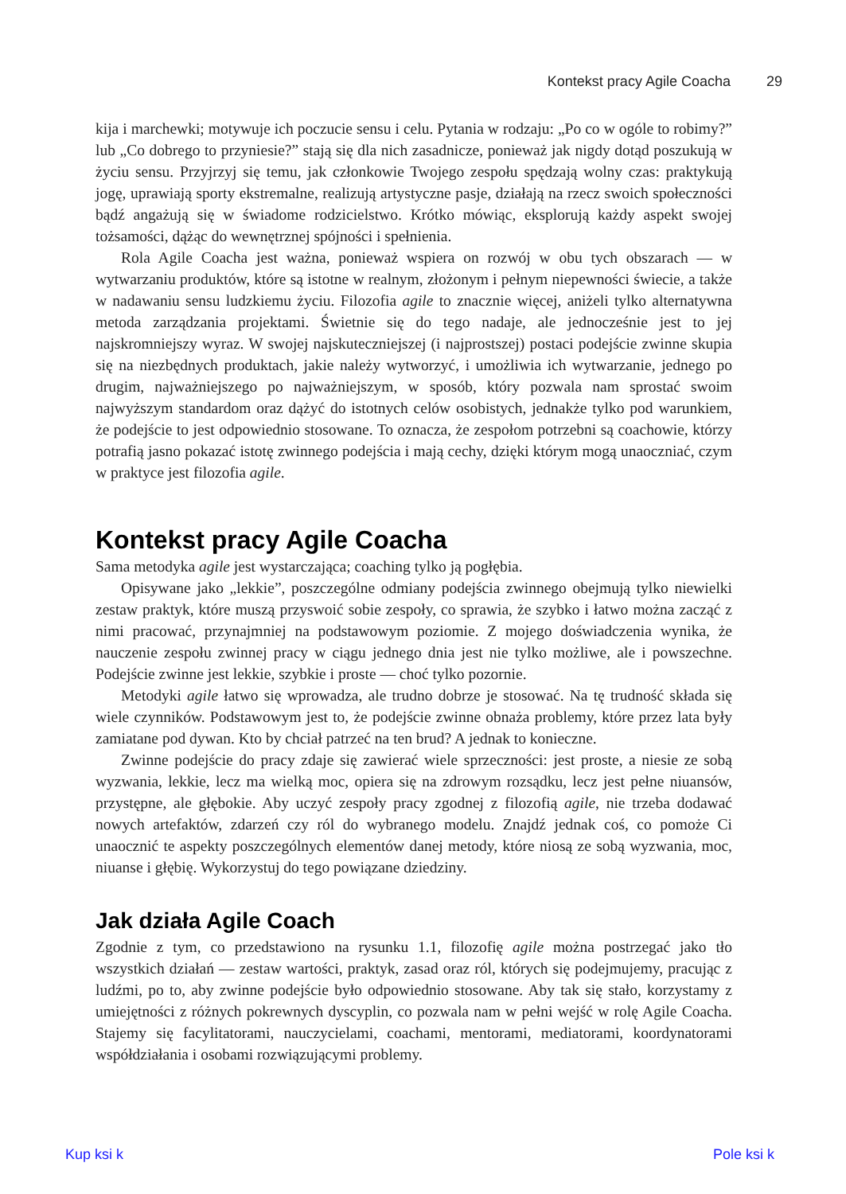Kontekst pracy Agile Coacha 29
kija i marchewki; motywuje ich poczucie sensu i celu. Pytania w rodzaju: „Po co w ogóle to robimy?” lub „Co dobrego to przyniesie?” stają się dla nich zasadnicze, ponieważ jak nigdy dotąd poszukują w życiu sensu. Przyjrzyj się temu, jak członkowie Twojego zespołu spędzają wolny czas: praktykują jogę, uprawiają sporty ekstremalne, realizują artystyczne pasje, działają na rzecz swoich społeczności bądź angażują się w świadome rodzicielstwo. Krótko mówiąc, eksplorują każdy aspekt swojej tożsamości, dążąc do wewnętrznej spójności i spełnienia.
Rola Agile Coacha jest ważna, ponieważ wspiera on rozwój w obu tych obszarach — w wytwarzaniu produktów, które są istotne w realnym, złożonym i pełnym niepewności świecie, a także w nadawaniu sensu ludzkiemu życiu. Filozofia agile to znacznie więcej, aniżeli tylko alternatywna metoda zarządzania projektami. Świetnie się do tego nadaje, ale jednocześnie jest to jej najskromniejszy wyraz. W swojej najskuteczniejszej (i najprostszej) postaci podejście zwinne skupia się na niezbędnych produktach, jakie należy wytworzyć, i umożliwia ich wytwarzanie, jednego po drugim, najważniejszego po najważniejszym, w sposób, który pozwala nam sprostać swoim najwyższym standardom oraz dążyć do istotnych celów osobistych, jednakże tylko pod warunkiem, że podejście to jest odpowiednio stosowane. To oznacza, że zespołom potrzebni są coachowie, którzy potrafią jasno pokazać istotę zwinnego podejścia i mają cechy, dzięki którym mogą unaoczniać, czym w praktyce jest filozofia agile.
Kontekst pracy Agile Coacha
Sama metodyka agile jest wystarczająca; coaching tylko ją pogłębia.
Opisywane jako „lekkie”, poszczególne odmiany podejścia zwinnego obejmują tylko niewielki zestaw praktyk, które muszą przyswoić sobie zespoły, co sprawia, że szybko i łatwo można zacząć z nimi pracować, przynajmniej na podstawowym poziomie. Z mojego doświadczenia wynika, że nauczenie zespołu zwinnej pracy w ciągu jednego dnia jest nie tylko możliwe, ale i powszechne. Podejście zwinne jest lekkie, szybkie i proste — choć tylko pozornie.
Metodyki agile łatwo się wprowadza, ale trudno dobrze je stosować. Na tę trudność składa się wiele czynników. Podstawowym jest to, że podejście zwinne obnaża problemy, które przez lata były zamiatane pod dywan. Kto by chciał patrzeć na ten brud? A jednak to konieczne.
Zwinne podejście do pracy zdaje się zawierać wiele sprzeczności: jest proste, a niesie ze sobą wyzwania, lekkie, lecz ma wielką moc, opiera się na zdrowym rozsądku, lecz jest pełne niuansów, przystępne, ale głębokie. Aby uczyć zespoły pracy zgodnej z filozofią agile, nie trzeba dodawać nowych artefaktów, zdarzeń czy ról do wybranego modelu. Znajdź jednak coś, co pomoże Ci unaocznić te aspekty poszczególnych elementów danej metody, które niosą ze sobą wyzwania, moc, niuanse i głębię. Wykorzystuj do tego powiązane dziedziny.
Jak działa Agile Coach
Zgodnie z tym, co przedstawiono na rysunku 1.1, filozofię agile można postrzegać jako tło wszystkich działań — zestaw wartości, praktyk, zasad oraz ról, których się podejmujemy, pracując z ludźmi, po to, aby zwinne podejście było odpowiednio stosowane. Aby tak się stało, korzystamy z umiejętności z różnych pokrewnych dyscyplin, co pozwala nam w pełni wejść w rolę Agile Coacha. Stajemy się facylitatorami, nauczycielami, coachami, mentorami, mediatorami, koordynatorami współdziałania i osobami rozwiązującymi problemy.
Kup ksi k Pole ksi k